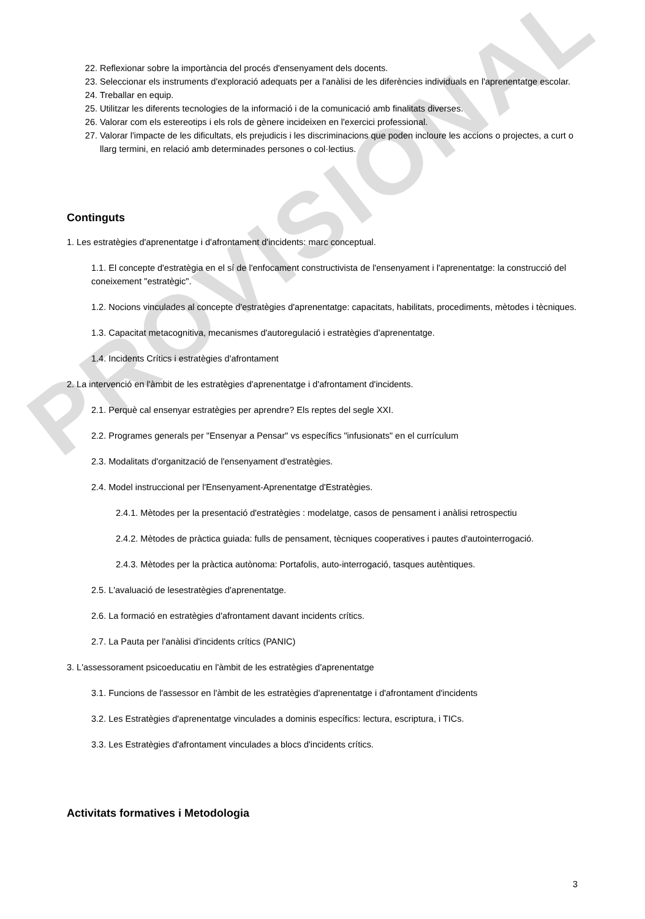PROVISIONAL
22. Reflexionar sobre la importància del procés d'ensenyament dels docents.
23. Seleccionar els instruments d'exploració adequats per a l'anàlisi de les diferències individuals en l'aprenentatge escolar.
24. Treballar en equip.
25. Utilitzar les diferents tecnologies de la informació i de la comunicació amb finalitats diverses.
26. Valorar com els estereotips i els rols de gènere incideixen en l'exercici professional.
27. Valorar l'impacte de les dificultats, els prejudicis i les discriminacions que poden incloure les accions o projectes, a curt o llarg termini, en relació amb determinades persones o col·lectius.
Continguts
1. Les estratègies d'aprenentatge i d'afrontament d'incidents: marc conceptual.
1.1. El concepte d'estratègia en el sí de l'enfocament constructivista de l'ensenyament i l'aprenentatge: la construcció del coneixement "estratègic".
1.2. Nocions vinculades al concepte d'estratègies d'aprenentatge: capacitats, habilitats, procediments, mètodes i tècniques.
1.3. Capacitat metacognitiva, mecanismes d'autoregulació i estratègies d'aprenentatge.
1.4. Incidents Crítics i estratègies d'afrontament
2. La intervenció en l'àmbit de les estratègies d'aprenentatge i d'afrontament d'incidents.
2.1. Perquè cal ensenyar estratègies per aprendre? Els reptes del segle XXI.
2.2. Programes generals per "Ensenyar a Pensar" vs específics "infusionats" en el currículum
2.3. Modalitats d'organització de l'ensenyament d'estratègies.
2.4. Model instruccional per l'Ensenyament-Aprenentatge d'Estratègies.
2.4.1. Mètodes per la presentació d'estratègies : modelatge, casos de pensament i anàlisi retrospectiu
2.4.2. Mètodes de pràctica guiada: fulls de pensament, tècniques cooperatives i pautes d'autointerrogació.
2.4.3. Mètodes per la pràctica autònoma: Portafolis, auto-interrogació, tasques autèntiques.
2.5. L'avaluació de lesestratègies d'aprenentatge.
2.6. La formació en estratègies d'afrontament davant incidents crítics.
2.7. La Pauta per l'anàlisi d'incidents crítics (PANIC)
3. L'assessorament psicoeducatiu en l'àmbit de les estratègies d'aprenentatge
3.1. Funcions de l'assessor en l'àmbit de les estratègies d'aprenentatge i d'afrontament d'incidents
3.2. Les Estratègies d'aprenentatge vinculades a dominis específics: lectura, escriptura, i TICs.
3.3. Les Estratègies d'afrontament vinculades a blocs d'incidents crítics.
Activitats formatives i Metodologia
3